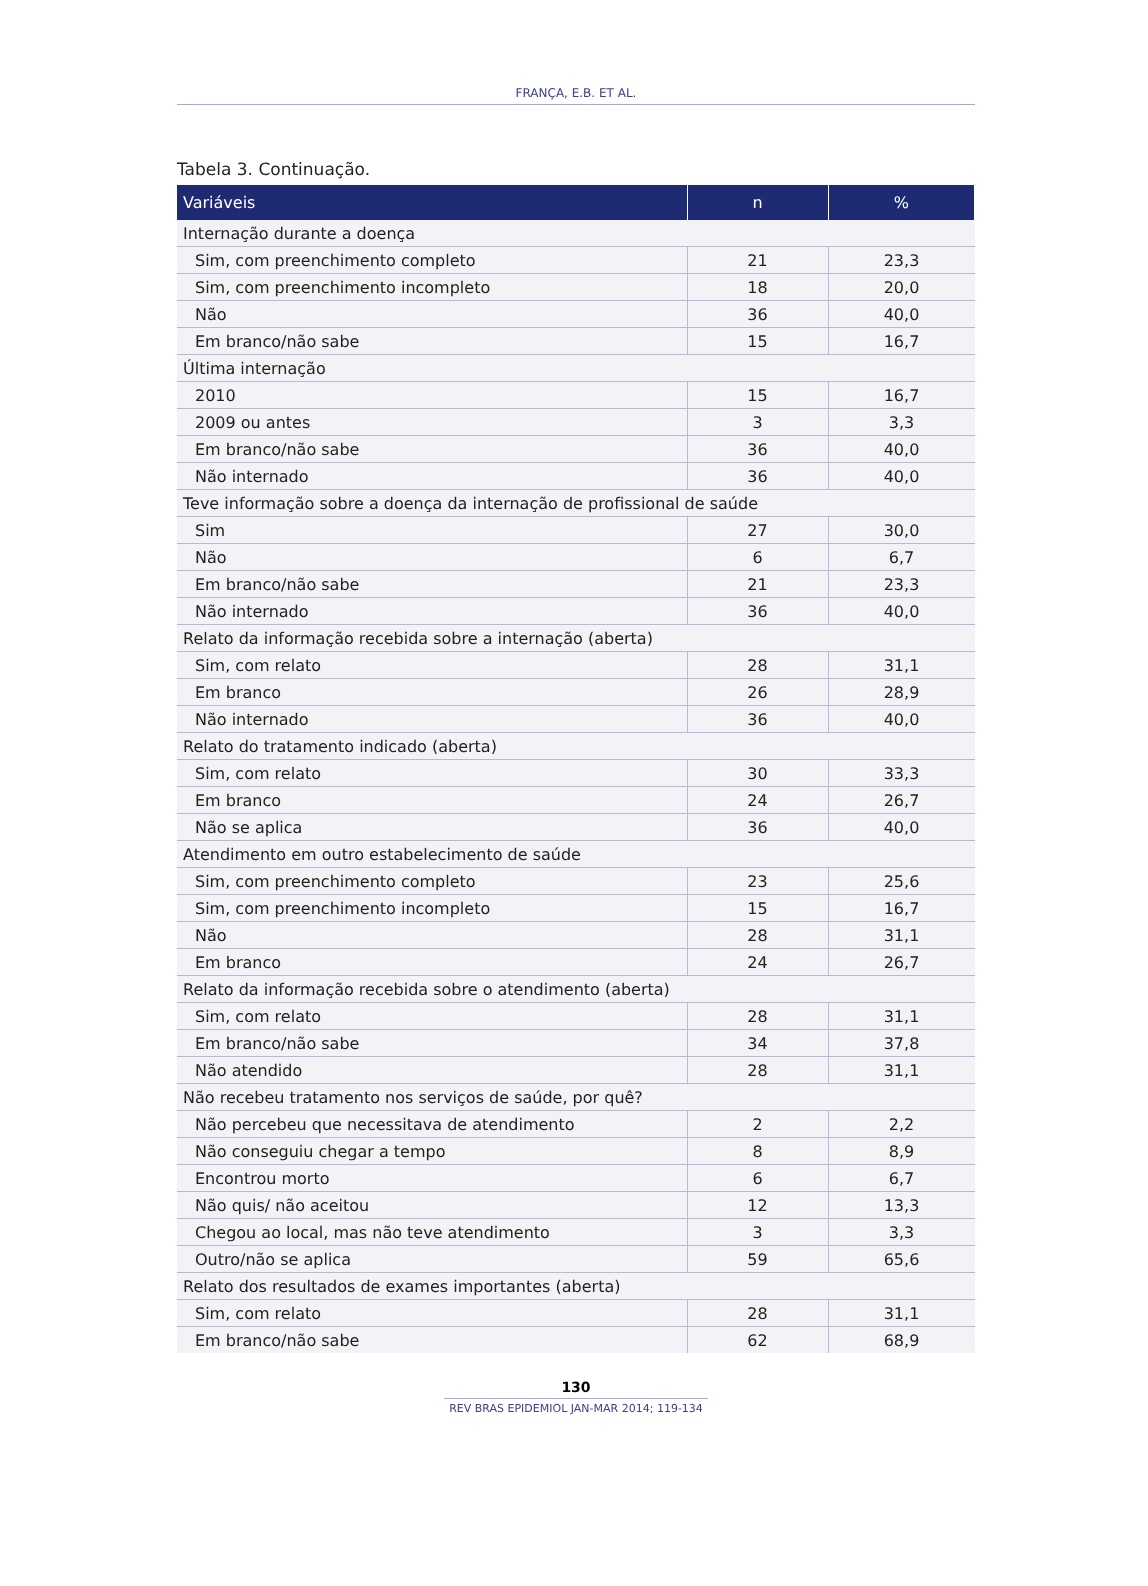FRANÇA, E.B. ET AL.
Tabela 3. Continuação.
| Variáveis | n | % |
| --- | --- | --- |
| Internação durante a doença | | |
| Sim, com preenchimento completo | 21 | 23,3 |
| Sim, com preenchimento incompleto | 18 | 20,0 |
| Não | 36 | 40,0 |
| Em branco/não sabe | 15 | 16,7 |
| Última internação | | |
| 2010 | 15 | 16,7 |
| 2009 ou antes | 3 | 3,3 |
| Em branco/não sabe | 36 | 40,0 |
| Não internado | 36 | 40,0 |
| Teve informação sobre a doença da internação de profissional de saúde | | |
| Sim | 27 | 30,0 |
| Não | 6 | 6,7 |
| Em branco/não sabe | 21 | 23,3 |
| Não internado | 36 | 40,0 |
| Relato da informação recebida sobre a internação (aberta) | | |
| Sim, com relato | 28 | 31,1 |
| Em branco | 26 | 28,9 |
| Não internado | 36 | 40,0 |
| Relato do tratamento indicado (aberta) | | |
| Sim, com relato | 30 | 33,3 |
| Em branco | 24 | 26,7 |
| Não se aplica | 36 | 40,0 |
| Atendimento em outro estabelecimento de saúde | | |
| Sim, com preenchimento completo | 23 | 25,6 |
| Sim, com preenchimento incompleto | 15 | 16,7 |
| Não | 28 | 31,1 |
| Em branco | 24 | 26,7 |
| Relato da informação recebida sobre o atendimento (aberta) | | |
| Sim, com relato | 28 | 31,1 |
| Em branco/não sabe | 34 | 37,8 |
| Não atendido | 28 | 31,1 |
| Não recebeu tratamento nos serviços de saúde, por quê? | | |
| Não percebeu que necessitava de atendimento | 2 | 2,2 |
| Não conseguiu chegar a tempo | 8 | 8,9 |
| Encontrou morto | 6 | 6,7 |
| Não quis/ não aceitou | 12 | 13,3 |
| Chegou ao local, mas não teve atendimento | 3 | 3,3 |
| Outro/não se aplica | 59 | 65,6 |
| Relato dos resultados de exames importantes (aberta) | | |
| Sim, com relato | 28 | 31,1 |
| Em branco/não sabe | 62 | 68,9 |
130
REV BRAS EPIDEMIOL JAN-MAR 2014; 119-134